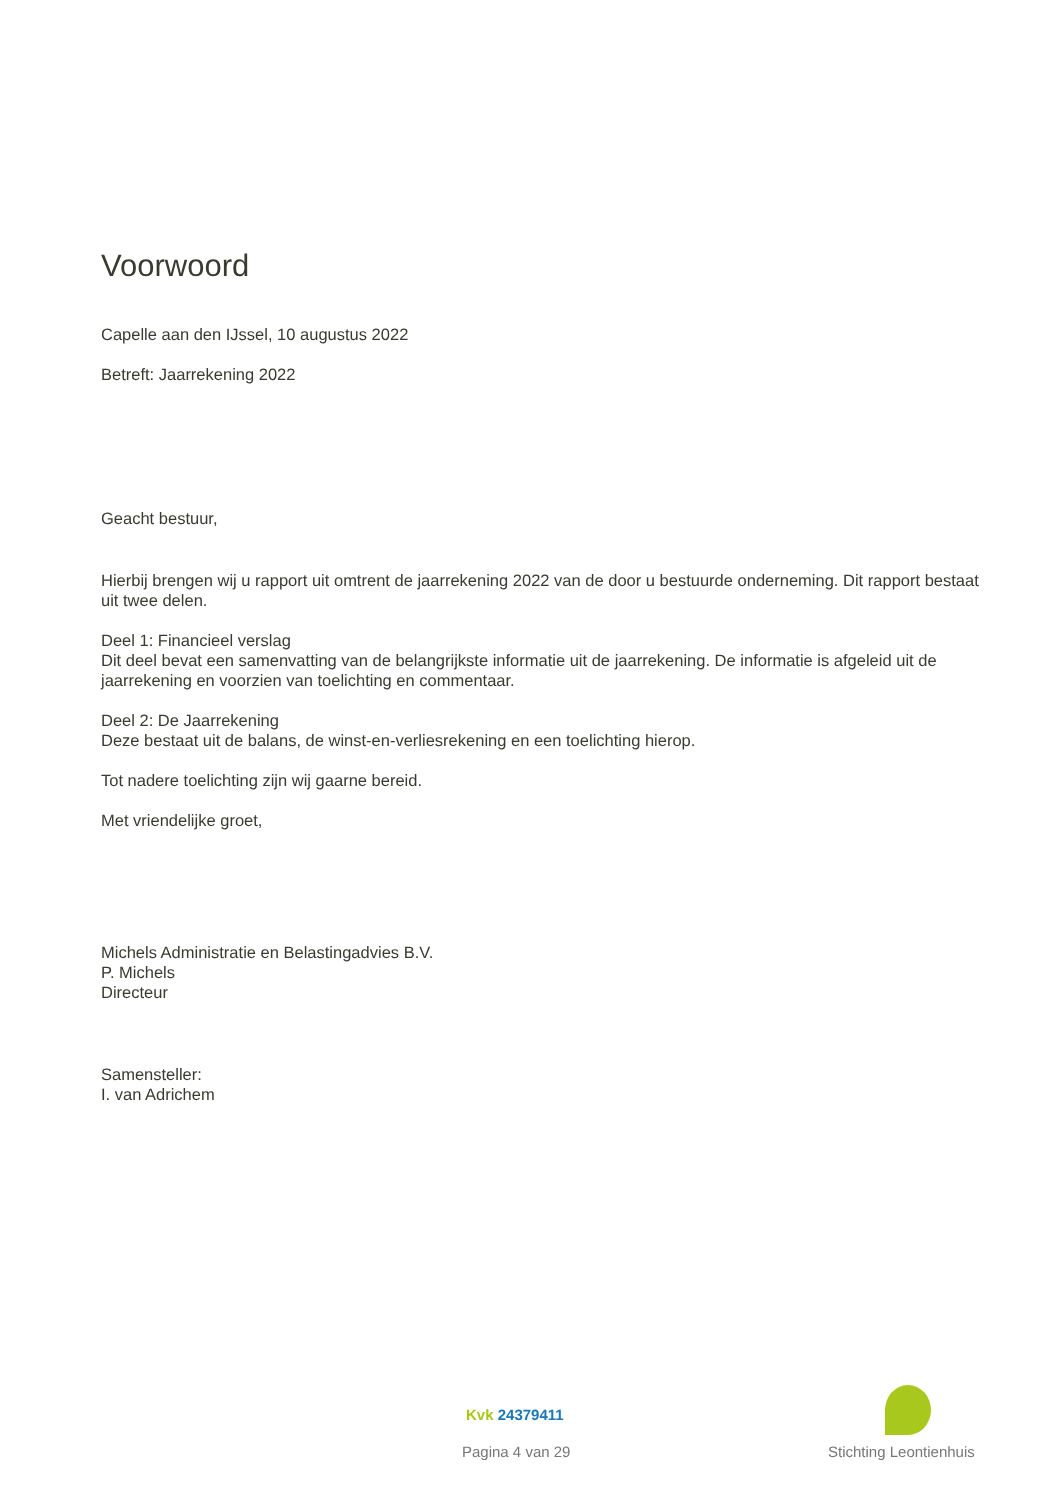Voorwoord
Capelle aan den IJssel, 10 augustus 2022
Betreft: Jaarrekening 2022
Geacht bestuur,
Hierbij brengen wij u rapport uit omtrent de jaarrekening 2022 van de door u bestuurde onderneming. Dit rapport bestaat uit twee delen.
Deel 1: Financieel verslag
Dit deel bevat een samenvatting van de belangrijkste informatie uit de jaarrekening. De informatie is afgeleid uit de jaarrekening en voorzien van toelichting en commentaar.
Deel 2: De Jaarrekening
Deze bestaat uit de balans, de winst-en-verliesrekening en een toelichting hierop.
Tot nadere toelichting zijn wij gaarne bereid.
Met vriendelijke groet,
Michels Administratie en Belastingadvies B.V.
P. Michels
Directeur
Samensteller:
I. van Adrichem
Kvk 24379411
Pagina 4 van 29 Stichting Leontienhuis